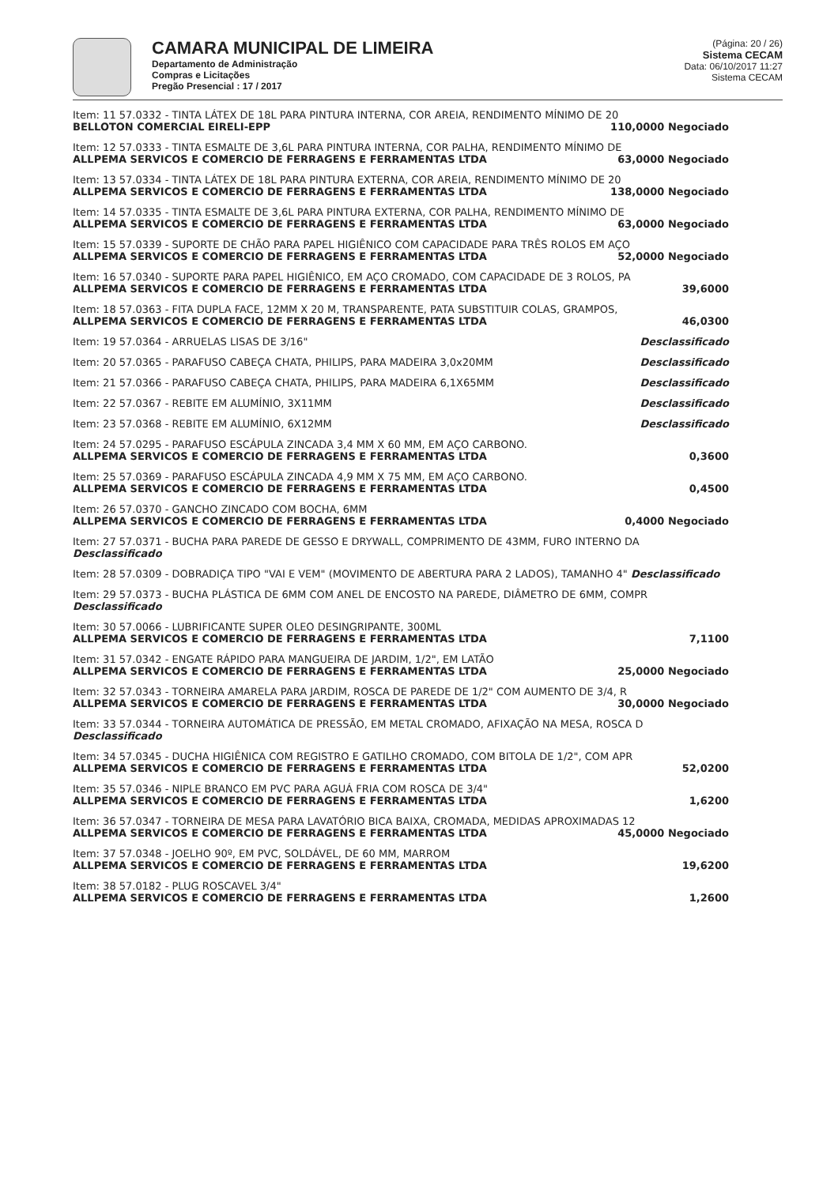CAMARA MUNICIPAL DE LIMEIRA
Departamento de Administração
Compras e Licitações
Pregão Presencial : 17 / 2017
(Página: 20 / 26)
Sistema CECAM
Data: 06/10/2017 11:27
Sistema CECAM
Item: 11 57.0332 - TINTA LÁTEX DE 18L PARA PINTURA INTERNA, COR AREIA, RENDIMENTO MÍNIMO DE 20
BELLOTON COMERCIAL EIRELI-EPP 110,0000 Negociado
Item: 12 57.0333 - TINTA ESMALTE DE 3,6L PARA PINTURA INTERNA, COR PALHA, RENDIMENTO MÍNIMO DE
ALLPEMA SERVICOS E COMERCIO DE FERRAGENS E FERRAMENTAS LTDA 63,0000 Negociado
Item: 13 57.0334 - TINTA LÁTEX DE 18L PARA PINTURA EXTERNA, COR AREIA, RENDIMENTO MÍNIMO DE 20
ALLPEMA SERVICOS E COMERCIO DE FERRAGENS E FERRAMENTAS LTDA 138,0000 Negociado
Item: 14 57.0335 - TINTA ESMALTE DE 3,6L PARA PINTURA EXTERNA, COR PALHA, RENDIMENTO MÍNIMO DE
ALLPEMA SERVICOS E COMERCIO DE FERRAGENS E FERRAMENTAS LTDA 63,0000 Negociado
Item: 15 57.0339 - SUPORTE DE CHÃO PARA PAPEL HIGIÊNICO COM CAPACIDADE PARA TRÊS ROLOS EM AÇO
ALLPEMA SERVICOS E COMERCIO DE FERRAGENS E FERRAMENTAS LTDA 52,0000 Negociado
Item: 16 57.0340 - SUPORTE PARA PAPEL HIGIÊNICO, EM AÇO CROMADO, COM CAPACIDADE DE 3 ROLOS, PA
ALLPEMA SERVICOS E COMERCIO DE FERRAGENS E FERRAMENTAS LTDA 39,6000
Item: 18 57.0363 - FITA DUPLA FACE, 12MM X 20 M, TRANSPARENTE, PATA SUBSTITUIR COLAS, GRAMPOS,
ALLPEMA SERVICOS E COMERCIO DE FERRAGENS E FERRAMENTAS LTDA 46,0300
Item: 19 57.0364 - ARRUELAS LISAS DE 3/16" Desclassificado
Item: 20 57.0365 - PARAFUSO CABEÇA CHATA, PHILIPS, PARA MADEIRA 3,0x20MM Desclassificado
Item: 21 57.0366 - PARAFUSO CABEÇA CHATA, PHILIPS, PARA MADEIRA 6,1X65MM Desclassificado
Item: 22 57.0367 - REBITE EM ALUMÍNIO, 3X11MM Desclassificado
Item: 23 57.0368 - REBITE EM ALUMÍNIO, 6X12MM Desclassificado
Item: 24 57.0295 - PARAFUSO ESCÁPULA ZINCADA 3,4 MM X 60 MM, EM AÇO CARBONO.
ALLPEMA SERVICOS E COMERCIO DE FERRAGENS E FERRAMENTAS LTDA 0,3600
Item: 25 57.0369 - PARAFUSO ESCÁPULA ZINCADA 4,9 MM X 75 MM, EM AÇO CARBONO.
ALLPEMA SERVICOS E COMERCIO DE FERRAGENS E FERRAMENTAS LTDA 0,4500
Item: 26 57.0370 - GANCHO ZINCADO COM BOCHA, 6MM
ALLPEMA SERVICOS E COMERCIO DE FERRAGENS E FERRAMENTAS LTDA 0,4000 Negociado
Item: 27 57.0371 - BUCHA PARA PAREDE DE GESSO E DRYWALL, COMPRIMENTO DE 43MM, FURO INTERNO DA Desclassificado
Item: 28 57.0309 - DOBRADIÇA TIPO "VAI E VEM" (MOVIMENTO DE ABERTURA PARA 2 LADOS), TAMANHO 4" Desclassificado
Item: 29 57.0373 - BUCHA PLÁSTICA DE 6MM COM ANEL DE ENCOSTO NA PAREDE, DIÂMETRO DE 6MM, COMPR Desclassificado
Item: 30 57.0066 - LUBRIFICANTE SUPER OLEO DESINGRIPANTE, 300ML
ALLPEMA SERVICOS E COMERCIO DE FERRAGENS E FERRAMENTAS LTDA 7,1100
Item: 31 57.0342 - ENGATE RÁPIDO PARA MANGUEIRA DE JARDIM, 1/2", EM LATÃO
ALLPEMA SERVICOS E COMERCIO DE FERRAGENS E FERRAMENTAS LTDA 25,0000 Negociado
Item: 32 57.0343 - TORNEIRA AMARELA PARA JARDIM, ROSCA DE PAREDE DE 1/2" COM AUMENTO DE 3/4, R
ALLPEMA SERVICOS E COMERCIO DE FERRAGENS E FERRAMENTAS LTDA 30,0000 Negociado
Item: 33 57.0344 - TORNEIRA AUTOMÁTICA DE PRESSÃO, EM METAL CROMADO, AFIXAÇÃO NA MESA, ROSCA D Desclassificado
Item: 34 57.0345 - DUCHA HIGIÊNICA COM REGISTRO E GATILHO CROMADO, COM BITOLA DE 1/2", COM APR
ALLPEMA SERVICOS E COMERCIO DE FERRAGENS E FERRAMENTAS LTDA 52,0200
Item: 35 57.0346 - NIPLE BRANCO EM PVC PARA AGUÁ FRIA COM ROSCA DE 3/4"
ALLPEMA SERVICOS E COMERCIO DE FERRAGENS E FERRAMENTAS LTDA 1,6200
Item: 36 57.0347 - TORNEIRA DE MESA PARA LAVATÓRIO BICA BAIXA, CROMADA, MEDIDAS APROXIMADAS 12
ALLPEMA SERVICOS E COMERCIO DE FERRAGENS E FERRAMENTAS LTDA 45,0000 Negociado
Item: 37 57.0348 - JOELHO 90º, EM PVC, SOLDÁVEL, DE 60 MM, MARROM
ALLPEMA SERVICOS E COMERCIO DE FERRAGENS E FERRAMENTAS LTDA 19,6200
Item: 38 57.0182 - PLUG ROSCAVEL 3/4"
ALLPEMA SERVICOS E COMERCIO DE FERRAGENS E FERRAMENTAS LTDA 1,2600